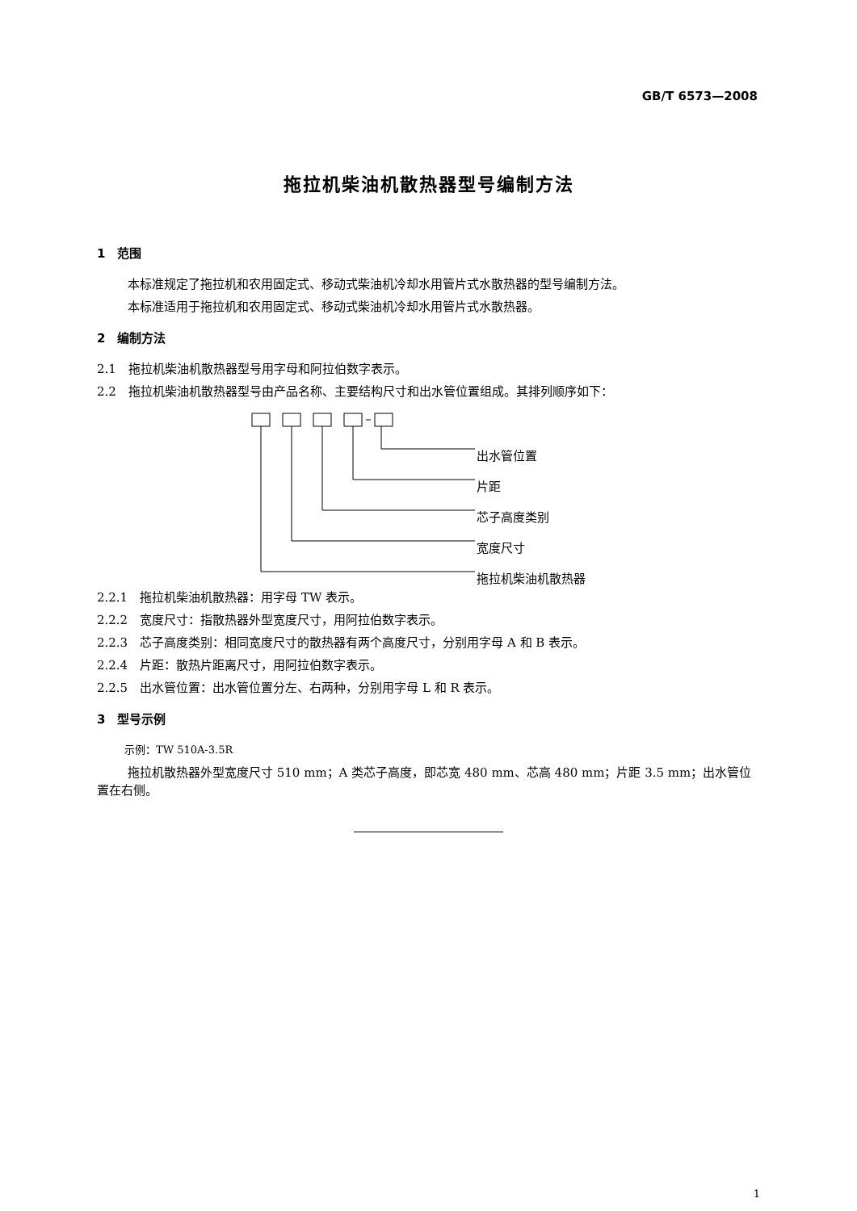GB/T 6573—2008
拖拉机柴油机散热器型号编制方法
1　范围
本标准规定了拖拉机和农用固定式、移动式柴油机冷却水用管片式水散热器的型号编制方法。
本标准适用于拖拉机和农用固定式、移动式柴油机冷却水用管片式水散热器。
2　编制方法
2.1　拖拉机柴油机散热器型号用字母和阿拉伯数字表示。
2.2　拖拉机柴油机散热器型号由产品名称、主要结构尺寸和出水管位置组成。其排列顺序如下：
出水管位置
片距
芯子高度类别
宽度尺寸
拖拉机柴油机散热器
2.2.1　拖拉机柴油机散热器：用字母 TW 表示。
2.2.2　宽度尺寸：指散热器外型宽度尺寸，用阿拉伯数字表示。
2.2.3　芯子高度类别：相同宽度尺寸的散热器有两个高度尺寸，分别用字母 A 和 B 表示。
2.2.4　片距：散热片距离尺寸，用阿拉伯数字表示。
2.2.5　出水管位置：出水管位置分左、右两种，分别用字母 L 和 R 表示。
3　型号示例
示例：TW 510A-3.5R
拖拉机散热器外型宽度尺寸 510 mm；A 类芯子高度，即芯宽 480 mm、芯高 480 mm；片距 3.5 mm；出水管位置在右侧。
1